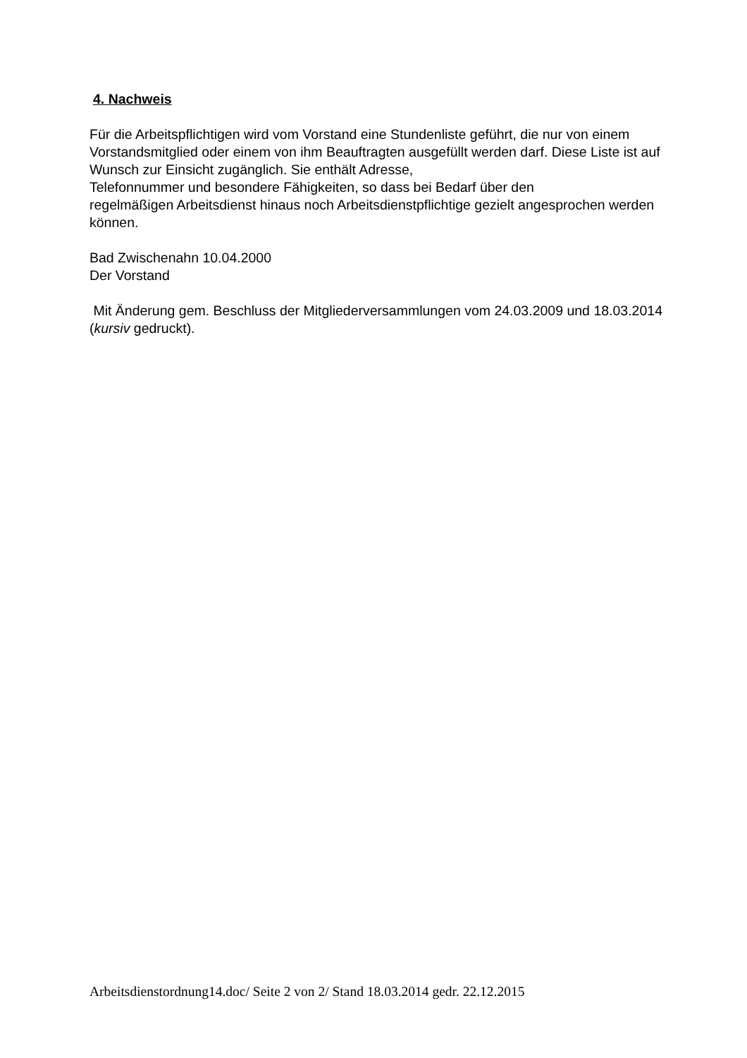4. Nachweis
Für die Arbeitspflichtigen wird vom Vorstand eine Stundenliste geführt, die nur von einem Vorstandsmitglied oder einem von ihm Beauftragten ausgefüllt werden darf. Diese Liste ist auf Wunsch zur Einsicht zugänglich. Sie enthält Adresse,
Telefonnummer und besondere Fähigkeiten, so dass bei Bedarf über den
regelmäßigen Arbeitsdienst hinaus noch Arbeitsdienstpflichtige gezielt angesprochen werden können.
Bad Zwischenahn 10.04.2000
Der Vorstand
Mit Änderung gem. Beschluss der Mitgliederversammlungen vom 24.03.2009 und 18.03.2014 (kursiv gedruckt).
Arbeitsdienstordnung14.doc/ Seite 2 von 2/ Stand 18.03.2014 gedr. 22.12.2015